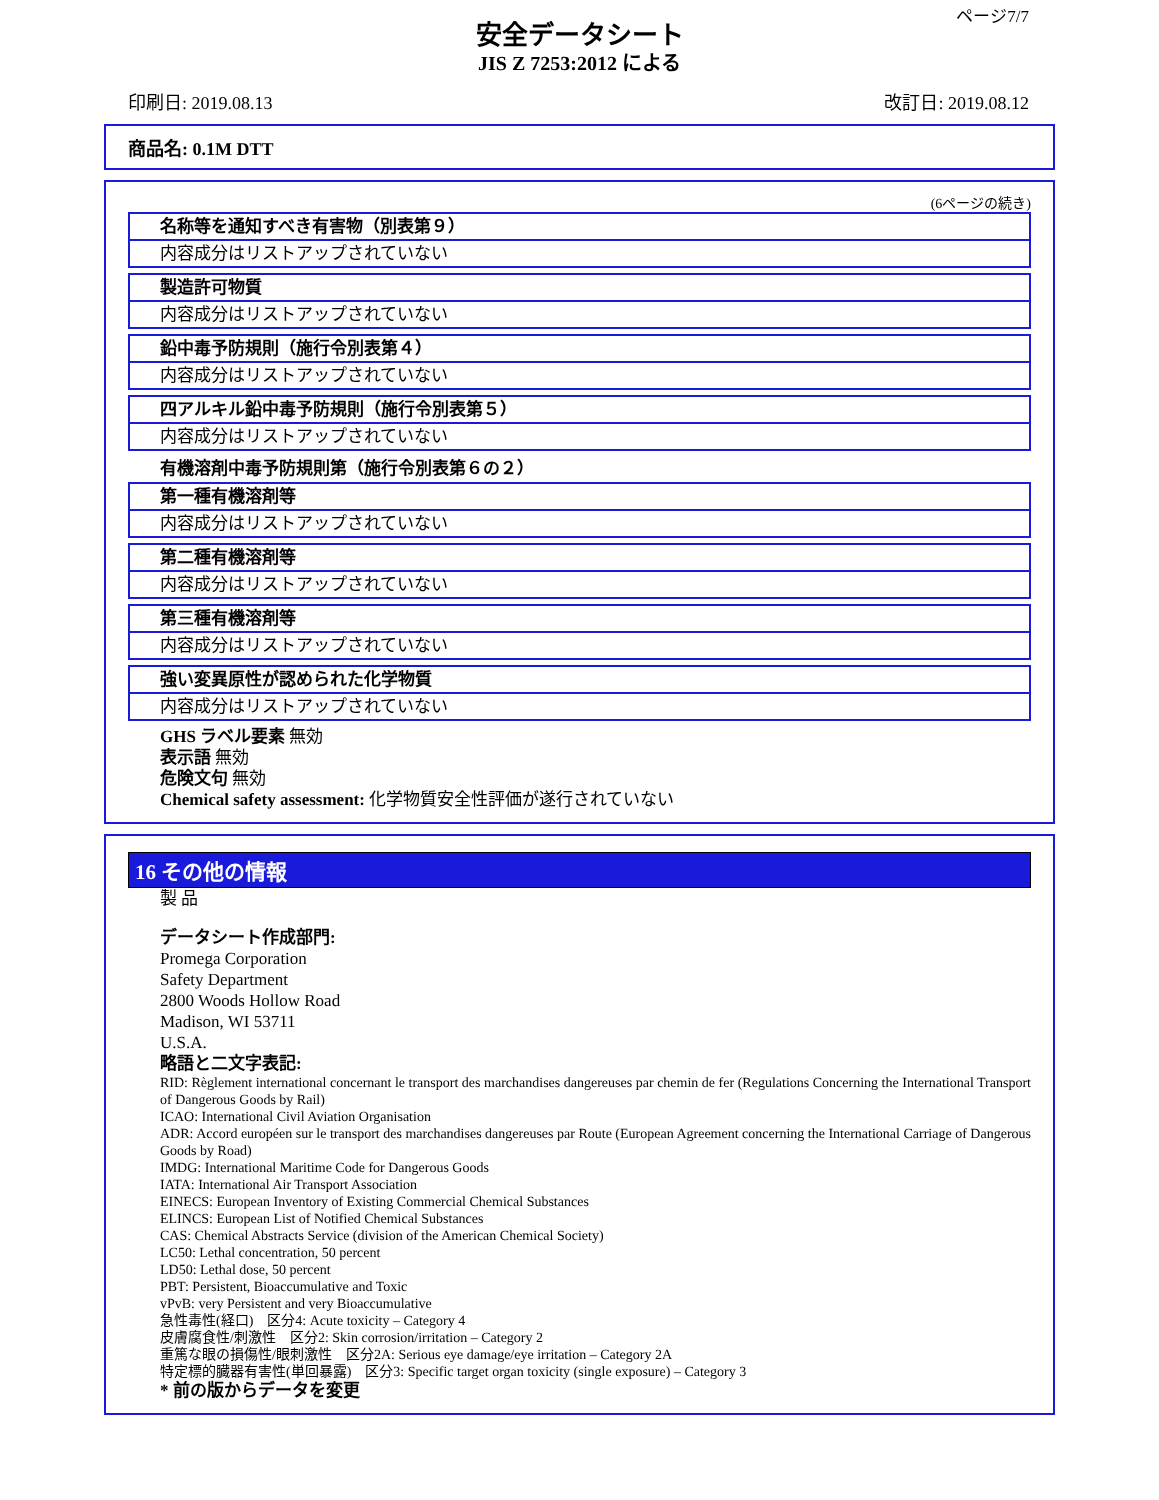ページ7/7
安全データシート
JIS Z 7253:2012 による
印刷日: 2019.08.13 改訂日: 2019.08.12
商品名: 0.1M DTT
(6ページの続き)
名称等を通知すべき有害物（別表第９）
内容成分はリストアップされていない
製造許可物質
内容成分はリストアップされていない
鉛中毒予防規則（施行令別表第４）
内容成分はリストアップされていない
四アルキル鉛中毒予防規則（施行令別表第５）
内容成分はリストアップされていない
有機溶剤中毒予防規則第（施行令別表第６の２）
第一種有機溶剤等
内容成分はリストアップされていない
第二種有機溶剤等
内容成分はリストアップされていない
第三種有機溶剤等
内容成分はリストアップされていない
強い変異原性が認められた化学物質
内容成分はリストアップされていない
GHS ラベル要素 無効
表示語 無効
危険文句 無効
Chemical safety assessment: 化学物質安全性評価が遂行されていない
16 その他の情報
製 品
データシート作成部門:
Promega Corporation
Safety Department
2800 Woods Hollow Road
Madison, WI 53711
U.S.A.
略語と二文字表記:
RID: Règlement international concernant le transport des marchandises dangereuses par chemin de fer (Regulations Concerning the International Transport of Dangerous Goods by Rail)
ICAO: International Civil Aviation Organisation
ADR: Accord européen sur le transport des marchandises dangereuses par Route (European Agreement concerning the International Carriage of Dangerous Goods by Road)
IMDG: International Maritime Code for Dangerous Goods
IATA: International Air Transport Association
EINECS: European Inventory of Existing Commercial Chemical Substances
ELINCS: European List of Notified Chemical Substances
CAS: Chemical Abstracts Service (division of the American Chemical Society)
LC50: Lethal concentration, 50 percent
LD50: Lethal dose, 50 percent
PBT: Persistent, Bioaccumulative and Toxic
vPvB: very Persistent and very Bioaccumulative
急性毒性(経口)　区分4: Acute toxicity – Category 4
皮膚腐食性/刺激性　区分2: Skin corrosion/irritation – Category 2
重篤な眼の損傷性/眼刺激性　区分2A: Serious eye damage/eye irritation – Category 2A
特定標的臓器有害性(単回暴露)　区分3: Specific target organ toxicity (single exposure) – Category 3
* 前の版からデータを変更